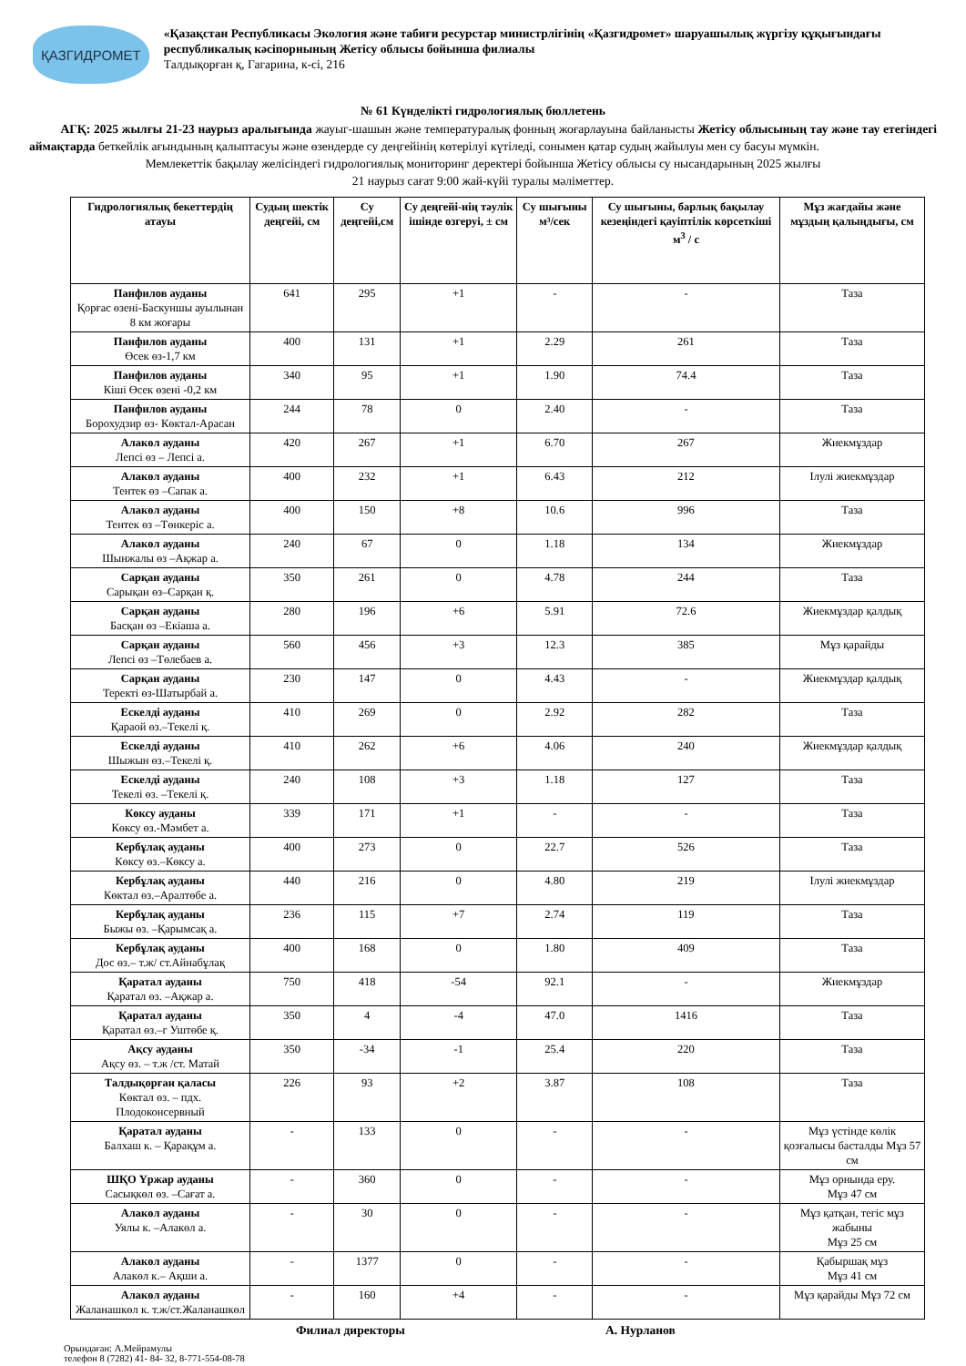ҚАЗГИДРОМЕТ
«Қазақстан Республикасы Экология және табиғи ресурстар министрлігінің «Қазгидромет» шаруашылық жүргізу құқығындағы республикалық кәсіпорнының Жетісу облысы бойынша филиалы
Талдықорған қ, Гагарина, к-сі, 216
№ 61 Күнделікті гидрологиялық бюллетень
АГҚ: 2025 жылғы 21-23 наурыз аралығында жауыг-шашын және температуралық фонның жоғарлауына байланысты Жетісу облысының тау және тау етегіндегі аймақтарда беткейлік ағындының қалыптасуы және өзендерде су деңгейінің көтерілуі күтіледі, сонымен қатар судың жайылуы мен су басуы мүмкін.
Мемлекеттік бақылау желісіндегі гидрологиялық мониторинг деректері бойынша Жетісу облысы су нысандарының 2025 жылғы
21 наурыз сағат 9:00 жай-күйі туралы мәліметтер.
| Гидрологиялық бекеттердің атауы | Судың шектік деңгейі, см | Су деңгейі,см | Су деңгейі-нің тәулік ішінде өзгеруі, ± см | Су шығыны м³/сек | Су шығыны, барлық бақылау кезеңіндегі қауіптілік көрсеткіші м<sup>3</sup> / с | Мұз жағдайы және мұздың қалыңдығы, см |
| --- | --- | --- | --- | --- | --- | --- |
| Панфилов ауданы Қорғас өзені-Баскуншы ауылынан 8 км жоғары | 641 | 295 | +1 | - | - | Таза |
| Панфилов ауданы Өсек өз-1,7 км | 400 | 131 | +1 | 2.29 | 261 | Таза |
| Панфилов ауданы Кіші Өсек өзені -0,2 км | 340 | 95 | +1 | 1.90 | 74.4 | Таза |
| Панфилов ауданы Борохудзир өз- Көктал-Арасан | 244 | 78 | 0 | 2.40 | - | Таза |
| Алакөл ауданы Лепсі өз – Лепсі а. | 420 | 267 | +1 | 6.70 | 267 | Жиекмұздар |
| Алакөл ауданы Тентек өз –Сапак а. | 400 | 232 | +1 | 6.43 | 212 | Ілулі жиекмұздар |
| Алакөл ауданы Тентек өз –Төнкеріс а. | 400 | 150 | +8 | 10.6 | 996 | Таза |
| Алакөл ауданы Шынжалы өз –Ақжар а. | 240 | 67 | 0 | 1.18 | 134 | Жиекмұздар |
| Сарқан ауданы Сарықан өз–Сарқан қ. | 350 | 261 | 0 | 4.78 | 244 | Таза |
| Сарқан ауданы Басқан өз –Екіаша а. | 280 | 196 | +6 | 5.91 | 72.6 | Жиекмұздар қалдық |
| Сарқан ауданы Лепсі өз –Төлебаев а. | 560 | 456 | +3 | 12.3 | 385 | Мұз қарайды |
| Сарқан ауданы Теректі өз-Шатырбай а. | 230 | 147 | 0 | 4.43 | - | Жиекмұздар қалдық |
| Ескелді ауданы Қараой өз.–Текелі қ. | 410 | 269 | 0 | 2.92 | 282 | Таза |
| Ескелді ауданы Шыжын өз.–Текелі қ. | 410 | 262 | +6 | 4.06 | 240 | Жиекмұздар қалдық |
| Ескелді ауданы Текелі өз. –Текелі қ. | 240 | 108 | +3 | 1.18 | 127 | Таза |
| Көксу ауданы Көксу өз.-Мәмбет а. | 339 | 171 | +1 | - | - | Таза |
| Кербұлақ ауданы Көксу өз.–Көксу а. | 400 | 273 | 0 | 22.7 | 526 | Таза |
| Кербұлақ ауданы Көктал өз.–Аралтөбе а. | 440 | 216 | 0 | 4.80 | 219 | Ілулі жиекмұздар |
| Кербұлақ ауданы Быжы өз. –Қарымсақ а. | 236 | 115 | +7 | 2.74 | 119 | Таза |
| Кербұлақ ауданы Дос өз.– т.ж/ ст.Айнабұлақ | 400 | 168 | 0 | 1.80 | 409 | Таза |
| Қаратал ауданы Қаратал өз. –Ақжар а. | 750 | 418 | -54 | 92.1 | - | Жиекмұздар |
| Қаратал ауданы Қаратал өз.–г Уштөбе қ. | 350 | 4 | -4 | 47.0 | 1416 | Таза |
| Ақсу ауданы Ақсу өз. – т.ж /ст. Матай | 350 | -34 | -1 | 25.4 | 220 | Таза |
| Талдықорған қаласы Көктал өз. – пдх. Плодоконсервный | 226 | 93 | +2 | 3.87 | 108 | Таза |
| Қаратал ауданы Балхаш к. – Қарақұм а. | - | 133 | 0 | - | - | Мұз үстінде көлік қозғалысы басталды Мұз 57 см |
| ШҚО Үржар ауданы Сасықкөл өз. –Сағат а. | - | 360 | 0 | - | - | Мұз орнында еру. Мұз 47 см |
| Алакөл ауданы Уялы к. –Алакөл а. | - | 30 | 0 | - | - | Мұз қатқан, тегіс мұз жабыны Мұз 25 см |
| Алакөл ауданы Алакөл к.– Ақши а. | - | 1377 | 0 | - | - | Қабыршақ мұз Мұз 41 см |
| Алакөл ауданы Жаланашкөл к. т.ж/ст.Жаланашкөл | - | 160 | +4 | - | - | Мұз қарайды Мұз 72 см |
Филиал директоры А. Нурланов
Орындаған: А.Мейрамулы
телефон 8 (7282) 41- 84- 32, 8-771-554-08-78